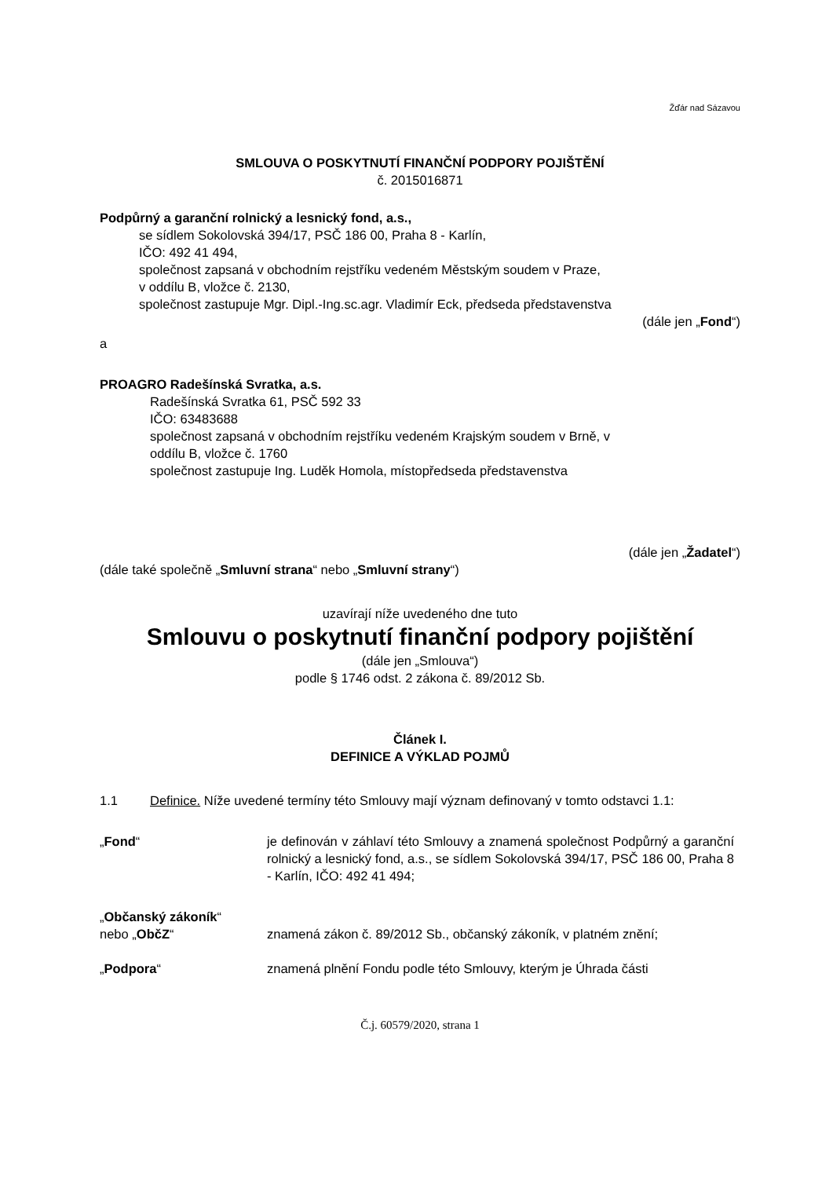Žďár nad Sázavou
SMLOUVA O POSKYTNUTÍ FINANČNÍ PODPORY POJIŠTĚNÍ
č. 2015016871
Podpůrný a garanční rolnický a lesnický fond, a.s.,
se sídlem Sokolovská 394/17, PSČ 186 00, Praha 8 - Karlín,
IČO: 492 41 494,
společnost zapsaná v obchodním rejstříku vedeném Městským soudem v Praze,
v oddílu B, vložce č. 2130,
společnost zastupuje Mgr. Dipl.-Ing.sc.agr. Vladimír Eck, předseda představenstva
(dále jen „Fond“)
a
PROAGRO Radešínská Svratka, a.s.
Radešínská Svratka 61, PSČ 592 33
IČO: 63483688
společnost zapsaná v obchodním rejstříku vedeném Krajským soudem v Brně, v
oddílu B, vložce č. 1760
společnost zastupuje Ing. Luděk Homola, místopředseda představenstva
(dále jen „Žadatel“)
(dále také společně „Smluvní strana“ nebo „Smluvní strany“)
uzavírají níže uvedeného dne tuto
Smlouvu o poskytnutí finanční podpory pojištění
(dále jen „Smlouva“)
podle § 1746 odst. 2 zákona č. 89/2012 Sb.
Článek I.
DEFINICE A VÝKLAD POJMŮ
1.1 Definice. Níže uvedené termíny této Smlouvy mají význam definovaný v tomto odstavci 1.1:
| „ Fond “ | je definován v záhlaví této Smlouvy a znamená společnost Podpůrný a garanční rolnický a lesnický fond, a.s., se sídlem Sokolovská 394/17, PSČ 186 00, Praha 8 - Karlín, IČO: 492 41 494; |
| „ Občanský zákoník “ nebo „ ObčZ “ | znamená zákon č. 89/2012 Sb., občanský zákoník, v platném znění; |
| „ Podpora “ | znamená plnění Fondu podle této Smlouvy, kterým je Úhrada části |
Č.j. 60579/2020, strana 1